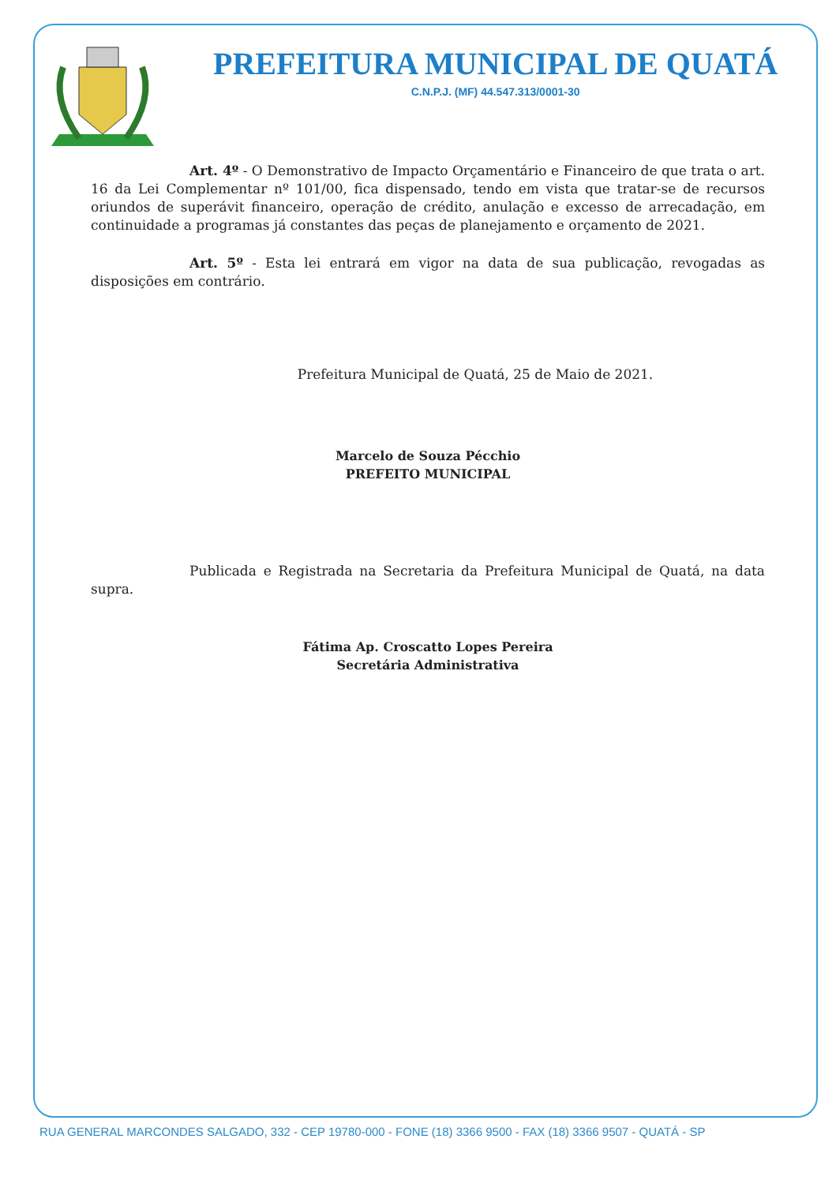PREFEITURA MUNICIPAL DE QUATÁ
C.N.P.J. (MF) 44.547.313/0001-30
Art. 4º - O Demonstrativo de Impacto Orçamentário e Financeiro de que trata o art. 16 da Lei Complementar nº 101/00, fica dispensado, tendo em vista que tratar-se de recursos oriundos de superávit financeiro, operação de crédito, anulação e excesso de arrecadação, em continuidade a programas já constantes das peças de planejamento e orçamento de 2021.
Art. 5º - Esta lei entrará em vigor na data de sua publicação, revogadas as disposições em contrário.
Prefeitura Municipal de Quatá, 25 de Maio de 2021.
Marcelo de Souza Pécchio
PREFEITO MUNICIPAL
Publicada e Registrada na Secretaria da Prefeitura Municipal de Quatá, na data supra.
Fátima Ap. Croscatto Lopes Pereira
Secretária Administrativa
RUA GENERAL MARCONDES SALGADO, 332 - CEP 19780-000 - FONE (18) 3366 9500 - FAX (18) 3366 9507 - QUATÁ - SP